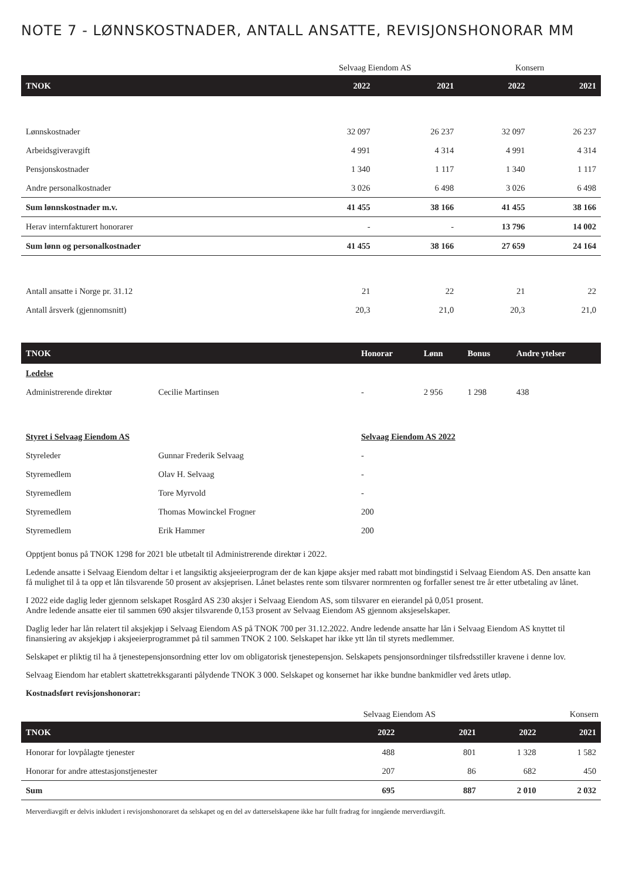NOTE 7 - LØNNSKOSTNADER, ANTALL ANSATTE, REVISJONSHONORAR MM
| | Selvaag Eiendom AS | | Konsern | |
| TNOK | 2022 | 2021 | 2022 | 2021 |
| Lønnskostnader | 32 097 | 26 237 | 32 097 | 26 237 |
| Arbeidsgiveravgift | 4 991 | 4 314 | 4 991 | 4 314 |
| Pensjonskostnader | 1 340 | 1 117 | 1 340 | 1 117 |
| Andre personalkostnader | 3 026 | 6 498 | 3 026 | 6 498 |
| Sum lønnskostnader m.v. | 41 455 | 38 166 | 41 455 | 38 166 |
| Herav internfakturert honorarer | - | - | 13 796 | 14 002 |
| Sum lønn og personalkostnader | 41 455 | 38 166 | 27 659 | 24 164 |
| Antall ansatte i Norge pr. 31.12 | 21 | 22 | 21 | 22 |
| Antall årsverk (gjennomsnitt) | 20,3 | 21,0 | 20,3 | 21,0 |
| TNOK | | Honorar | Lønn | Bonus | Andre ytelser |
| --- | --- | --- | --- | --- | --- |
| Ledelse | | | | | |
| Administrerende direktør | Cecilie Martinsen | - | 2 956 | 1 298 | 438 |
| Styret i Selvaag Eiendom AS | | Selvaag Eiendom AS 2022 | | | |
| Styreleder | Gunnar Frederik Selvaag | - | | | |
| Styremedlem | Olav H. Selvaag | - | | | |
| Styremedlem | Tore Myrvold | - | | | |
| Styremedlem | Thomas Mowinckel Frogner | 200 | | | |
| Styremedlem | Erik Hammer | 200 | | | |
Opptjent bonus på TNOK 1298 for 2021 ble utbetalt til Administrerende direktør i 2022.
Ledende ansatte i Selvaag Eiendom deltar i et langsiktig aksjeeierprogram der de kan kjøpe aksjer med rabatt mot bindingstid i Selvaag Eiendom AS. Den ansatte kan få mulighet til å ta opp et lån tilsvarende 50 prosent av aksjeprisen. Lånet belastes rente som tilsvarer normrenten og forfaller senest tre år etter utbetaling av lånet.
I 2022 eide daglig leder gjennom selskapet Rosgård AS 230 aksjer i Selvaag Eiendom AS, som tilsvarer en eierandel på 0,051 prosent.
Andre ledende ansatte eier til sammen 690 aksjer tilsvarende 0,153 prosent av Selvaag Eiendom AS gjennom aksjeselskaper.
Daglig leder har lån relatert til aksjekjøp i Selvaag Eiendom AS på TNOK 700 per 31.12.2022. Andre ledende ansatte har lån i Selvaag Eiendom AS knyttet til finansiering av aksjekjøp i aksjeeierprogrammet på til sammen TNOK 2 100. Selskapet har ikke ytt lån til styrets medlemmer.
Selskapet er pliktig til ha å tjenestepensjonsordning etter lov om obligatorisk tjenestepensjon. Selskapets pensjonsordninger tilsfredsstiller kravene i denne lov.
Selvaag Eiendom har etablert skattetrekksgaranti pålydende TNOK 3 000. Selskapet og konsernet har ikke bundne bankmidler ved årets utløp.
Kostnadsført revisjonshonorar:
| | Selvaag Eiendom AS | | Konsern | |
| TNOK | 2022 | 2021 | 2022 | 2021 |
| Honorar for lovpålagte tjenester | 488 | 801 | 1 328 | 1 582 |
| Honorar for andre attestasjonstjenester | 207 | 86 | 682 | 450 |
| Sum | 695 | 887 | 2 010 | 2 032 |
Merverdiavgift er delvis inkludert i revisjonshonoraret da selskapet og en del av datterselskapene ikke har fullt fradrag for inngående merverdiavgift.